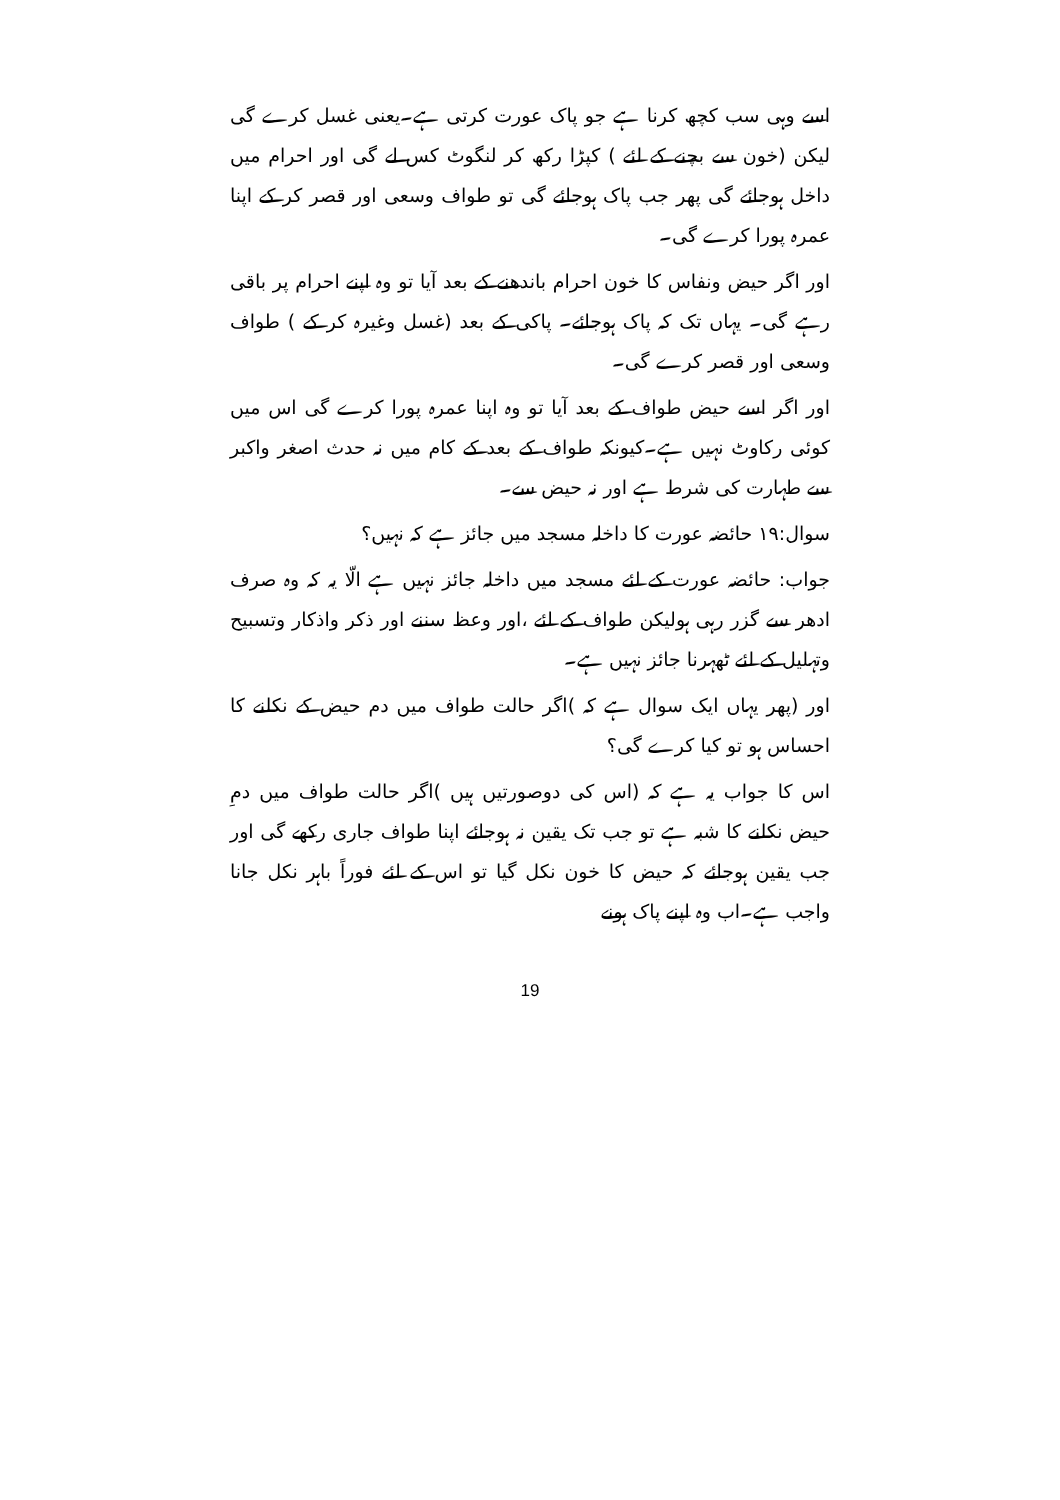اسے وہی سب کچھ کرنا ہے جو پاک عورت کرتی ہے۔یعنی غسل کرے گی لیکن (خون سے بچنے کے لئے ) کپڑا رکھ کر لنگوٹ کس لے گی اور احرام میں داخل ہوجائے گی پھر جب پاک ہوجائے گی تو طواف وسعی اور قصر کر کے اپنا عمرہ پورا کرے گی۔
اور اگر حیض ونفاس کا خون احرام باندھنے کے بعد آیا تو وہ اپنے احرام پر باقی رہے گی۔ یہاں تک کہ پاک ہوجائے۔ پاکی کے بعد (غسل وغیرہ کر کے ) طواف وسعی اور قصر کرے گی۔
اور اگر اسے حیض طواف کے بعد آیا تو وہ اپنا عمرہ پورا کرے گی اس میں کوئی رکاوٹ نہیں ہے۔کیونکہ طواف کے بعد کے کام میں نہ حدث اصغر واکبر سے طہارت کی شرط ہے اور نہ حیض سے۔
سوال:۱۹ حائضہ عورت کا داخلہ مسجد میں جائز ہے کہ نہیں؟
جواب: حائضہ عورت کے لئے مسجد میں داخلہ جائز نہیں ہے الّا یہ کہ وہ صرف ادھر سے گزر رہی ہولیکن طواف کے لئے ،اور وعظ سننے اور ذکر واذکار وتسبیح وتہلیل کے لئے ٹھہرنا جائز نہیں ہے۔
اور (پھر یہاں ایک سوال ہے کہ )اگر حالت طواف میں دم حیض کے نکلنے کا احساس ہو تو کیا کرے گی؟
اس کا جواب یہ ہے کہ (اس کی دوصورتیں ہیں )اگر حالت طواف میں دمِ حیض نکلنے کا شبہ ہے تو جب تک یقین نہ ہوجائے اپنا طواف جاری رکھے گی اور جب یقین ہوجائے کہ حیض کا خون نکل گیا تو اس کے لئے فوراً باہر نکل جانا واجب ہے۔اب وہ اپنے پاک ہونے
19